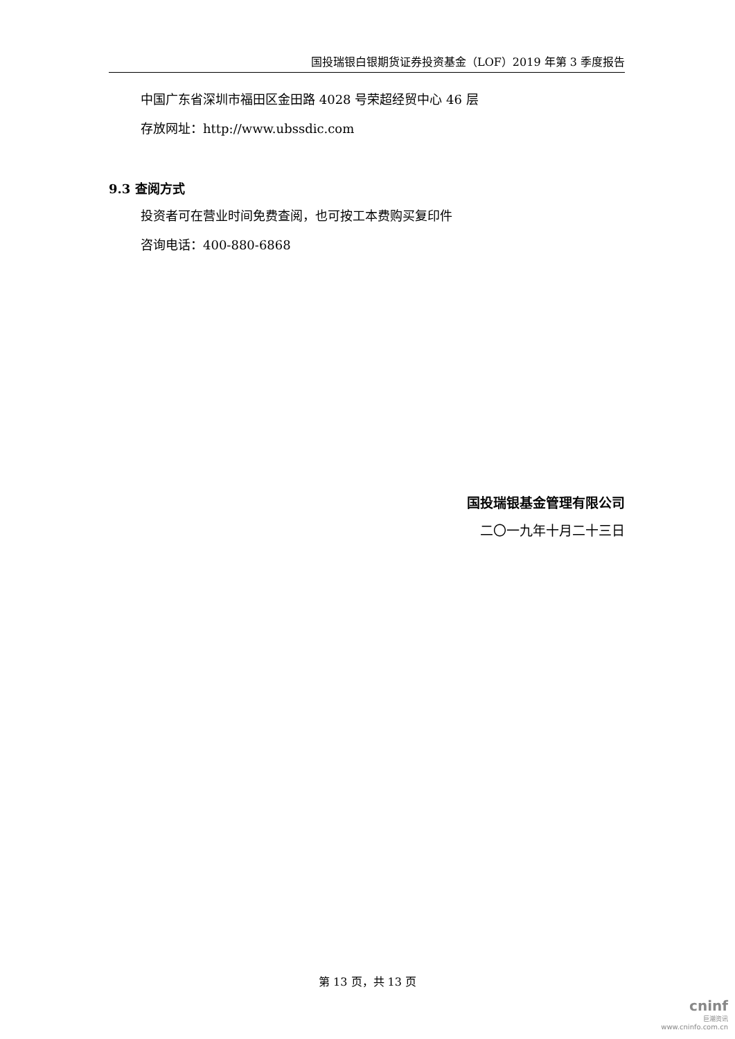国投瑞银白银期货证券投资基金（LOF）2019 年第 3 季度报告
中国广东省深圳市福田区金田路 4028 号荣超经贸中心 46 层
存放网址：http://www.ubssdic.com
9.3 查阅方式
投资者可在营业时间免费查阅，也可按工本费购买复印件
咨询电话：400-880-6868
国投瑞银基金管理有限公司
二〇一九年十月二十三日
第 13 页，共 13 页
cninf
巨潮资讯
www.cninfo.com.cn